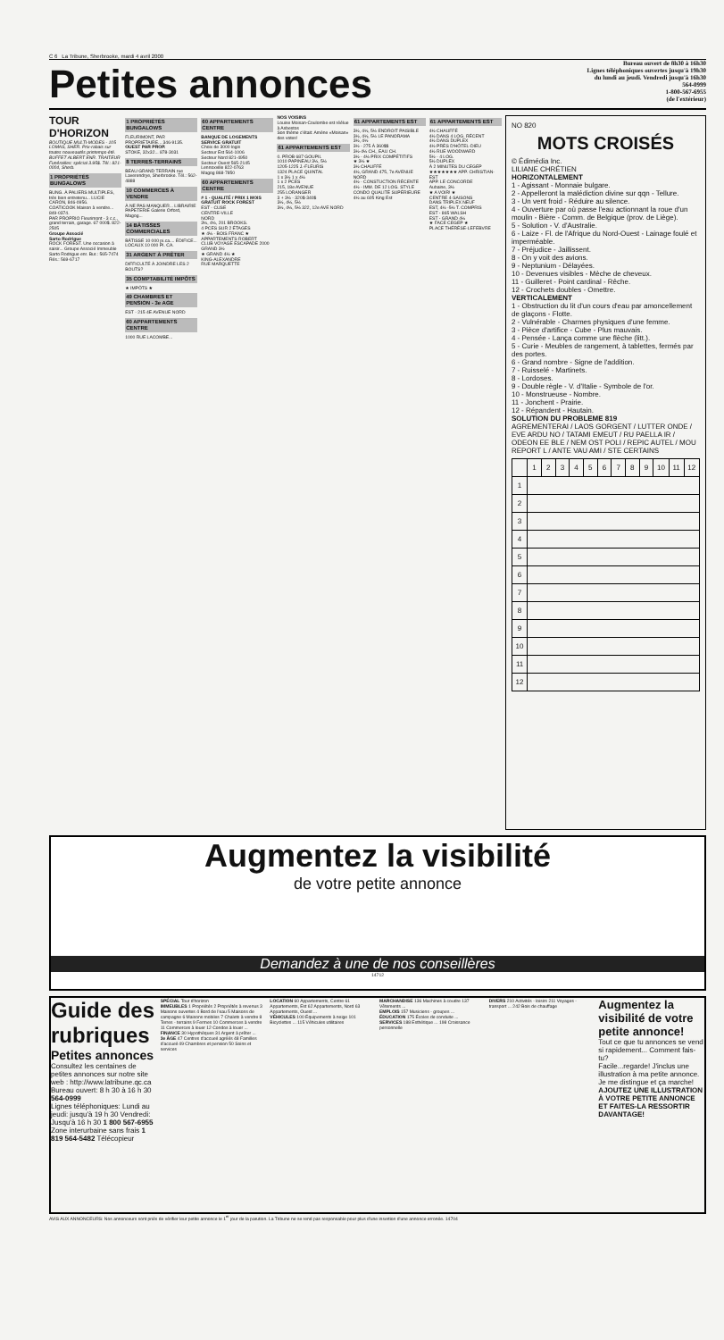C 6 La Tribune, Sherbrooke, mardi 4 avril 2000
Petites annonces
Bureau ouvert de 8h30 à 16h30
Lignes téléphoniques ouvertes jusqu'à 19h30
du lundi au jeudi. Vendredi jusqu'à 16h30
564-0999
1-800-567-6955
(de l'extérieur)
TOUR D'HORIZON
BOUTIQUE MULTI-MODES - 105 LOMAS, SHER. Prix-rabais sur toutes nouveautés printemps-été.
BUFFET ALBERT ENR. TRAITEUR Funérailles: spécial 3.95$. Tél.: 821-0004, Sherb.
1 PROPRIÉTÉS BUNGALOWS
BUNG. À PALIERS MULTIPLES, très bien entretenu... LUCIE CARON, 846-0956.
COATICOOK Maison à vendre... 849-0374.
PAR PROPRIO Fleurimont - 3 c.c., grand terrain, garage. 67 000$. 822-2505
Groupe Associé
Sarto Rodrigue
ROCK FOREST. Une occasion à saisir... Groupe Associé Immeuble Sarto Rodrigue enr. Bur.: 565-7474 Rés.: 569-6717
1 PROPRIÉTÉS BUNGALOWS
FLEURIMONT, PAR PROPRIÉTAIRE... 346-9135.
OUEST PAR PROP.
STOKE, 32x32... 878-3031
8 TERRES-TERRAINS
BEAU GRAND TERRAIN rue Laverendrye, Sherbrooke. Tél.: 562-4888
10 COMMERCES À VENDRE
À NE PAS MANQUER... LIBRAIRIE PAPETERIE Galerie Orford, Magog...
14 BÂTISSES COMMERCIALES
BÂTISSE 10 000 pi.ca.... ÉDIFICE... LOCAUX 10 000 PI. CA.
31 ARGENT À PRÊTER
DIFFICULTÉ À JOINDRE LES 2 BOUTS?
35 COMPTABILITÉ IMPÔTS
★ IMPÔTS ★
49 CHAMBRES ET PENSION - 3e AGE
EST - 215 4E AVENUE NORD
60 APPARTEMENTS CENTRE
1000 RUE LACOMBE...
60 APPARTEMENTS CENTRE
BANQUE DE LOGEMENTS SERVICE GRATUIT
Choix de 3000 logis
Secteur Est 564-1006
Secteur Nord 821-4950
Secteur Ouest 565-2145
Lennoxville 822-0763
Magog 868-7850
60 APPARTEMENTS CENTRE
# 1 - QUALITÉ / PRIX 1 MOIS GRATUIT ROCK FOREST
EST - CUSE
CENTRE-VILLE
NORD
3½, 4½, 201 BROOKS.
4 PCES SUR 2 ÉTAGES
★ 4½ - BOIS FRANC ★
APPARTEMENTS ROBERT
CLUB VOYAGE ESCAPADE 2000
GRAND 3½
★ GRAND 4½ ★
KING-ALEXANDRE
RUE MARQUETTE
NOS VOISINS
Louise Moisan-Coulombe est réélue à Asbestos
Son thème c'était: Amène «Moisan» des votes!
61 APPARTEMENTS EST
0. PROB 687 GOUPIL
1010 PAPINEAU 3½, 5½
1205-1225 J.-FLEURIS
1324 PLACE QUINTAL
1 x 3½ 1 x 4½
1 x 2 PCES
215, 18e AVENUE
255 LORANGER
3 + 3½ - 320$-340$
3½, 4½, 5½
3½, 4½, 5½ 322, 12e AVE NORD
61 APPARTEMENTS EST
3½, 4½, 5½ ENDROIT PAISIBLE
3½, 4½, 5½ LE PANORAMA
3½, 4½
3½ - 275 À 360$$
3½-4½ CH., EAU CH.
3½ - 4½ PRIX COMPÉTITIFS
★ 3½ ★
3½ CHAUFFÉ
4½, GRAND 475, 7e AVENUE NORD
4½ - CONSTUCTION RÉCENTE
4½ - IMM. DE 12 LOG. STYLE CONDO QUALITÉ SUPÉRIEURE
4½ au 605 King Est
61 APPARTEMENTS EST
4½ CHAUFFÉ
4½ DANS 4 LOG. RÉCENT
4½ DANS DUPLEX
4½ PRÈS D'HÔTEL-DIEU
4½ RUE WOODWARD
5½ - 4 LOG.
5½ DUPLEX
À 2 MINUTES DU CEGEP
★★★★★★★ APP. CHRISTIAN-EST
APP. LE CONCORDE
Aubaine, 3½
★ A VOIR! ★
CENTRE 4-SAISONS
DANS TRIPLEX NEUF
EST, 4½ -5½ T. COMPRIS
EST - 865 WALSH
EST - GRAND 4½
★ FACE CEGEP ★
PLACE THÉRÈSE-LEFEBVRE
NO 820
MOTS CROISÉS
© Édimédia Inc.
LILIANE CHRÉTIEN
HORIZONTALEMENT
1 - Agissant - Monnaie bulgare.
2 - Appelleront la malédiction divine sur qqn - Tellure.
3 - Un vent froid - Réduire au silence.
4 - Ouverture par où passe l'eau actionnant la roue d'un moulin - Bière - Comm. de Belgique (prov. de Liège).
5 - Solution - V. d'Australie.
6 - Laize - Fl. de l'Afrique du Nord-Ouest - Lainage foulé et imperméable.
7 - Préjudice - Jaillissent.
8 - On y voit des avions.
9 - Neptunium - Délayées.
10 - Devenues visibles - Mèche de cheveux.
11 - Guilleret - Point cardinal - Rêche.
12 - Crochets doubles - Omettre.
VERTICALEMENT
1 - Obstruction du lit d'un cours d'eau par amoncellement de glaçons - Flotte.
2 - Vulnérable - Charmes physiques d'une femme.
3 - Pièce d'artifice - Cube - Plus mauvais.
4 - Pensée - Lança comme une flèche (litt.).
5 - Curie - Meubles de rangement, à tablettes, fermés par des portes.
6 - Grand nombre - Signe de l'addition.
7 - Ruisselé - Martinets.
8 - Lordoses.
9 - Double règle - V. d'Italie - Symbole de l'or.
10 - Monstrueuse - Nombre.
11 - Jonchent - Prairie.
12 - Répandent - Hautain.
SOLUTION DU PROBLEME 819
AGREMENTERAI / LAOS GORGENT / LUTTER ONDE / EVE ARDU NO / TATAMI EMEUT / RU PAELLA IR / ODEON EE BLE / NEM OST POLI / REPIC AUTEL / MOU REPORT L / ANTE VAU AMI / STE CERTAINS
| | 1 | 2 | 3 | 4 | 5 | 6 | 7 | 8 | 9 | 10 | 11 | 12 |
| 1 | | | | | | | | | | | | |
| 2 | | | | | | | | | | | | |
| 3 | | | | | | | | | | | | |
| 4 | | | | | | | | | | | | |
| 5 | | | | | | | | | | | | |
| 6 | | | | | | | | | | | | |
| 7 | | | | | | | | | | | | |
| 8 | | | | | | | | | | | | |
| 9 | | | | | | | | | | | | |
| 10 | | | | | | | | | | | | |
| 11 | | | | | | | | | | | | |
| 12 | | | | | | | | | | | | |
Augmentez la visibilité
de votre petite annonce
Demandez à une de nos conseillères
14712
Guide des rubriques
Petites annonces
Consultez les centaines de petites annonces sur notre site web : http://www.latribune.qc.ca
Bureau ouvert: 8 h 30 à 16 h 30 564-0999
Lignes téléphoniques: Lundi au jeudi: jusqu'à 19 h 30 Vendredi: Jusqu'à 16 h 30 1 800 567-6955 Zone interurbaine sans frais 1 819 564-5482 Télécopieur
SPÉCIAL Tour d'horizon
IMMEUBLES 1 Propriétés 2 Propriétés à revenus 3 Maisons ouvertes 4 Bord de l'eau 5 Maisons de campagne 6 Maisons mobiles 7 Chalets à vendre 8 Terres - terrains 9 Fermes 10 Commerces à vendre 11 Commerces à louer 12 Condos à louer ...
FINANCE 30 Hypothèques 31 Argent à prêter ...
3e ÂGE 47 Centres d'accueil agréés 48 Familles d'accueil 49 Chambres et pension 50 Soins et services
LOCATION 60 Appartements, Centre 61 Appartements, Est 62 Appartements, Nord 63 Appartements, Ouest ...
VÉHICULES 100 Équipements à neige 101 Bicyclettes ... 115 Véhicules utilitaires
MARCHANDISE 136 Machines à coudre 137 Vêtements ...
EMPLOIS 157 Musiciens - groupes ...
ÉDUCATION 175 Écoles de conduite ...
SERVICES 188 Esthétique ... 198 Croissance personnelle
DIVERS 210 Activités - loisirs 211 Voyages - transport ... 242 Bois de chauffage
Augmentez la visibilité de votre petite annonce!
Tout ce que tu annonces se vend si rapidement... Comment fais-tu?
Facile...regarde! J'inclus une illustration à ma petite annonce. Je me distingue et ça marche!
AJOUTEZ UNE ILLUSTRATION À VOTRE PETITE ANNONCE ET FAITES-LA RESSORTIR DAVANTAGE!
AVIS AUX ANNONCEURS: Nos annonceurs sont priés de vérifier leur petite annonce le 1<sup>er</sup> jour de la parution. La Tribune ne se rend pas responsable pour plus d'une insertion d'une annonce erronée. 14704